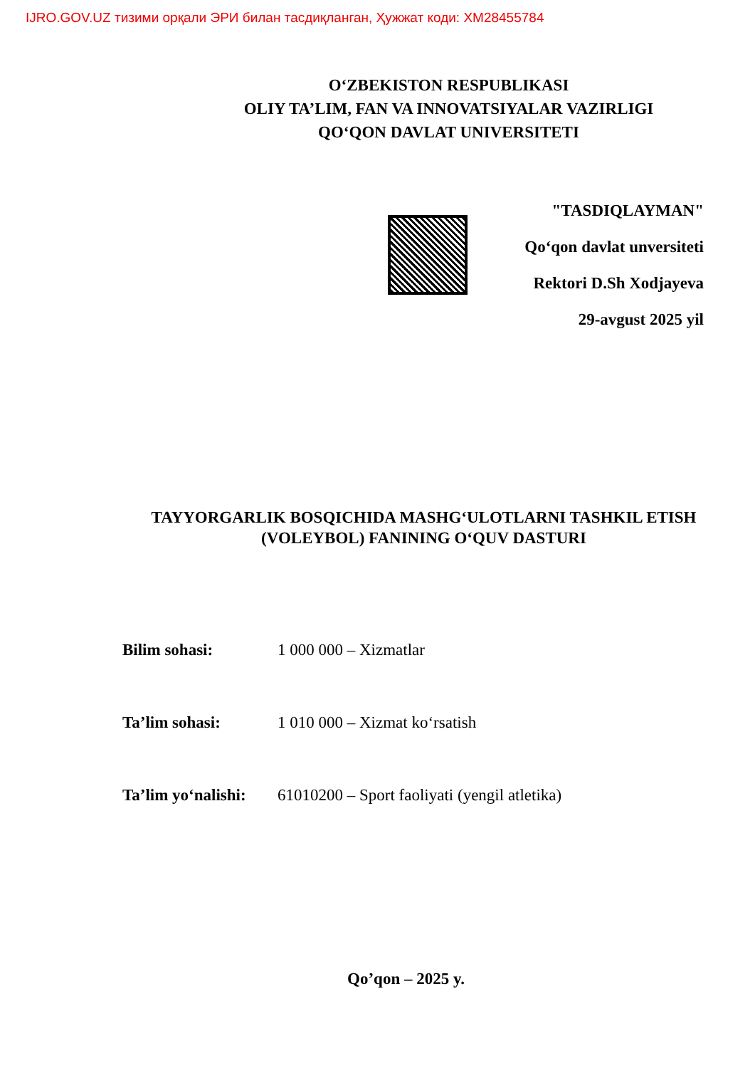IJRO.GOV.UZ тизими орқали ЭРИ билан тасдиқланган, Ҳужжат коди: XM28455784
O‘ZBEKISTON RESPUBLIKASI
OLIY TA’LIM, FAN VA INNOVATSIYALAR VAZIRLIGI
QO‘QON DAVLAT UNIVERSITETI
"TASDIQLAYMAN"
Qo‘qon davlat unversiteti
Rektori D.Sh Xodjayeva
29-avgust 2025 yil
TAYYORGARLIK BOSQICHIDA MASHG‘ULOTLARNI TASHKIL ETISH (VOLEYBOL) FANINING O‘QUV DASTURI
Bilim sohasi: 1 000 000 – Xizmatlar
Ta’lim sohasi: 1 010 000 – Xizmat ko‘rsatish
Ta’lim yo‘nalishi: 61010200 – Sport faoliyati (yengil atletika)
Qo’qon – 2025 y.